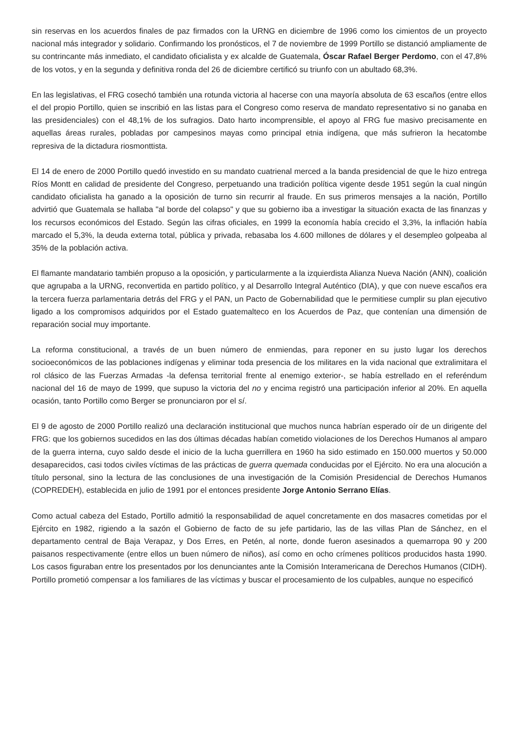sin reservas en los acuerdos finales de paz firmados con la URNG en diciembre de 1996 como los cimientos de un proyecto nacional más integrador y solidario. Confirmando los pronósticos, el 7 de noviembre de 1999 Portillo se distanció ampliamente de su contrincante más inmediato, el candidato oficialista y ex alcalde de Guatemala, Óscar Rafael Berger Perdomo, con el 47,8% de los votos, y en la segunda y definitiva ronda del 26 de diciembre certificó su triunfo con un abultado 68,3%.
En las legislativas, el FRG cosechó también una rotunda victoria al hacerse con una mayoría absoluta de 63 escaños (entre ellos el del propio Portillo, quien se inscribió en las listas para el Congreso como reserva de mandato representativo si no ganaba en las presidenciales) con el 48,1% de los sufragios. Dato harto incomprensible, el apoyo al FRG fue masivo precisamente en aquellas áreas rurales, pobladas por campesinos mayas como principal etnia indígena, que más sufrieron la hecatombe represiva de la dictadura riosmonttista.
El 14 de enero de 2000 Portillo quedó investido en su mandato cuatrienal merced a la banda presidencial de que le hizo entrega Ríos Montt en calidad de presidente del Congreso, perpetuando una tradición política vigente desde 1951 según la cual ningún candidato oficialista ha ganado a la oposición de turno sin recurrir al fraude. En sus primeros mensajes a la nación, Portillo advirtió que Guatemala se hallaba "al borde del colapso" y que su gobierno iba a investigar la situación exacta de las finanzas y los recursos económicos del Estado. Según las cifras oficiales, en 1999 la economía había crecido el 3,3%, la inflación había marcado el 5,3%, la deuda externa total, pública y privada, rebasaba los 4.600 millones de dólares y el desempleo golpeaba al 35% de la población activa.
El flamante mandatario también propuso a la oposición, y particularmente a la izquierdista Alianza Nueva Nación (ANN), coalición que agrupaba a la URNG, reconvertida en partido político, y al Desarrollo Integral Auténtico (DIA), y que con nueve escaños era la tercera fuerza parlamentaria detrás del FRG y el PAN, un Pacto de Gobernabilidad que le permitiese cumplir su plan ejecutivo ligado a los compromisos adquiridos por el Estado guatemalteco en los Acuerdos de Paz, que contenían una dimensión de reparación social muy importante.
La reforma constitucional, a través de un buen número de enmiendas, para reponer en su justo lugar los derechos socioeconómicos de las poblaciones indígenas y eliminar toda presencia de los militares en la vida nacional que extralimitara el rol clásico de las Fuerzas Armadas -la defensa territorial frente al enemigo exterior-, se había estrellado en el referéndum nacional del 16 de mayo de 1999, que supuso la victoria del no y encima registró una participación inferior al 20%. En aquella ocasión, tanto Portillo como Berger se pronunciaron por el sí.
El 9 de agosto de 2000 Portillo realizó una declaración institucional que muchos nunca habrían esperado oír de un dirigente del FRG: que los gobiernos sucedidos en las dos últimas décadas habían cometido violaciones de los Derechos Humanos al amparo de la guerra interna, cuyo saldo desde el inicio de la lucha guerrillera en 1960 ha sido estimado en 150.000 muertos y 50.000 desaparecidos, casi todos civiles víctimas de las prácticas de guerra quemada conducidas por el Ejército. No era una alocución a título personal, sino la lectura de las conclusiones de una investigación de la Comisión Presidencial de Derechos Humanos (COPREDEH), establecida en julio de 1991 por el entonces presidente Jorge Antonio Serrano Elías.
Como actual cabeza del Estado, Portillo admitió la responsabilidad de aquel concretamente en dos masacres cometidas por el Ejército en 1982, rigiendo a la sazón el Gobierno de facto de su jefe partidario, las de las villas Plan de Sánchez, en el departamento central de Baja Verapaz, y Dos Erres, en Petén, al norte, donde fueron asesinados a quemarropa 90 y 200 paisanos respectivamente (entre ellos un buen número de niños), así como en ocho crímenes políticos producidos hasta 1990. Los casos figuraban entre los presentados por los denunciantes ante la Comisión Interamericana de Derechos Humanos (CIDH). Portillo prometió compensar a los familiares de las víctimas y buscar el procesamiento de los culpables, aunque no especificó